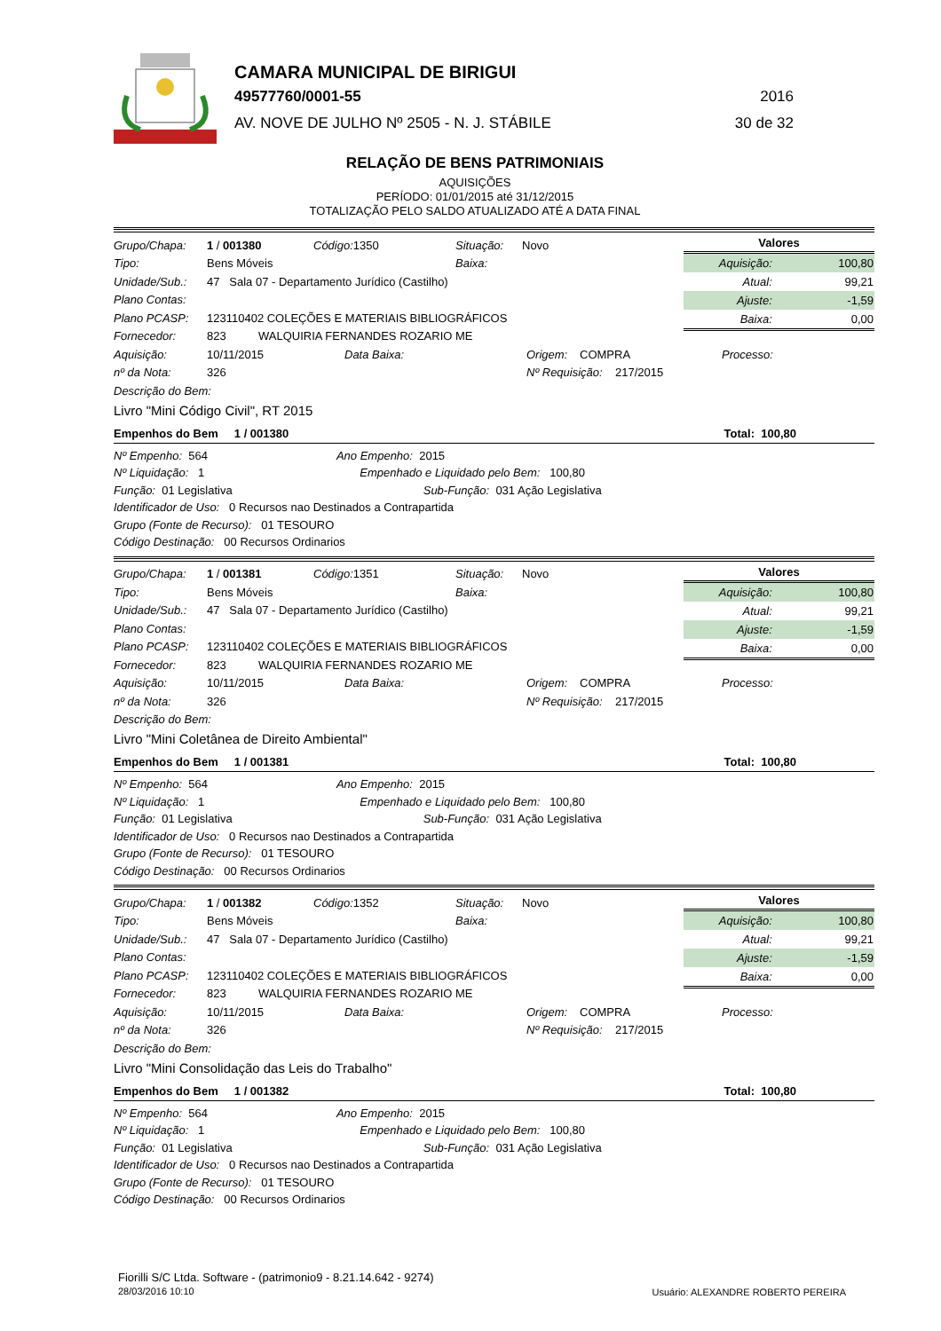CAMARA MUNICIPAL DE BIRIGUI
49577760/0001-55 2016
AV. NOVE DE JULHO Nº 2505 - N. J. STÁBILE 30 de 32
RELAÇÃO DE BENS PATRIMONIAIS
AQUISIÇÕES
PERÍODO: 01/01/2015 até 31/12/2015
TOTALIZAÇÃO PELO SALDO ATUALIZADO ATÉ A DATA FINAL
Grupo/Chapa: 1 / 001380 Código: 1350 Situação: Novo
Tipo: Bens Móveis Baixa:
Unidade/Sub.: 47 Sala 07 - Departamento Jurídico (Castilho)
Plano Contas:
Plano PCASP: 123110402 COLEÇÕES E MATERIAIS BIBLIOGRÁFICOS
Fornecedor: 823 WALQUIRIA FERNANDES ROZARIO ME
Valores
| Aquisição: | 100,80 |
| Atual: | 99,21 |
| Ajuste: | -1,59 |
| Baixa: | 0,00 |
Aquisição: 10/11/2015 Data Baixa: Origem: COMPRA Processo:
nº da Nota: 326 Nº Requisição: 217/2015
Descrição do Bem:
Livro "Mini Código Civil", RT 2015
Empenhos do Bem 1 / 001380 Total: 100,80
Nº Empenho: 564 Ano Empenho: 2015
Nº Liquidação: 1 Empenhado e Liquidado pelo Bem: 100,80
Função: 01 Legislativa Sub-Função: 031 Ação Legislativa
Identificador de Uso: 0 Recursos nao Destinados a Contrapartida
Grupo (Fonte de Recurso): 01 TESOURO
Código Destinação: 00 Recursos Ordinarios
Grupo/Chapa: 1 / 001381 Código: 1351 Situação: Novo
Tipo: Bens Móveis Baixa:
Unidade/Sub.: 47 Sala 07 - Departamento Jurídico (Castilho)
Plano Contas:
Plano PCASP: 123110402 COLEÇÕES E MATERIAIS BIBLIOGRÁFICOS
Fornecedor: 823 WALQUIRIA FERNANDES ROZARIO ME
Valores
| Aquisição: | 100,80 |
| Atual: | 99,21 |
| Ajuste: | -1,59 |
| Baixa: | 0,00 |
Aquisição: 10/11/2015 Data Baixa: Origem: COMPRA Processo:
nº da Nota: 326 Nº Requisição: 217/2015
Descrição do Bem:
Livro "Mini Coletânea de Direito Ambiental"
Empenhos do Bem 1 / 001381 Total: 100,80
Nº Empenho: 564 Ano Empenho: 2015
Nº Liquidação: 1 Empenhado e Liquidado pelo Bem: 100,80
Função: 01 Legislativa Sub-Função: 031 Ação Legislativa
Identificador de Uso: 0 Recursos nao Destinados a Contrapartida
Grupo (Fonte de Recurso): 01 TESOURO
Código Destinação: 00 Recursos Ordinarios
Grupo/Chapa: 1 / 001382 Código: 1352 Situação: Novo
Tipo: Bens Móveis Baixa:
Unidade/Sub.: 47 Sala 07 - Departamento Jurídico (Castilho)
Plano Contas:
Plano PCASP: 123110402 COLEÇÕES E MATERIAIS BIBLIOGRÁFICOS
Fornecedor: 823 WALQUIRIA FERNANDES ROZARIO ME
Valores
| Aquisição: | 100,80 |
| Atual: | 99,21 |
| Ajuste: | -1,59 |
| Baixa: | 0,00 |
Aquisição: 10/11/2015 Data Baixa: Origem: COMPRA Processo:
nº da Nota: 326 Nº Requisição: 217/2015
Descrição do Bem:
Livro "Mini Consolidação das Leis do Trabalho"
Empenhos do Bem 1 / 001382 Total: 100,80
Nº Empenho: 564 Ano Empenho: 2015
Nº Liquidação: 1 Empenhado e Liquidado pelo Bem: 100,80
Função: 01 Legislativa Sub-Função: 031 Ação Legislativa
Identificador de Uso: 0 Recursos nao Destinados a Contrapartida
Grupo (Fonte de Recurso): 01 TESOURO
Código Destinação: 00 Recursos Ordinarios
Fiorilli S/C Ltda. Software - (patrimonio9 - 8.21.14.642 - 9274)
28/03/2016 10:10
Usuário: ALEXANDRE ROBERTO PEREIRA